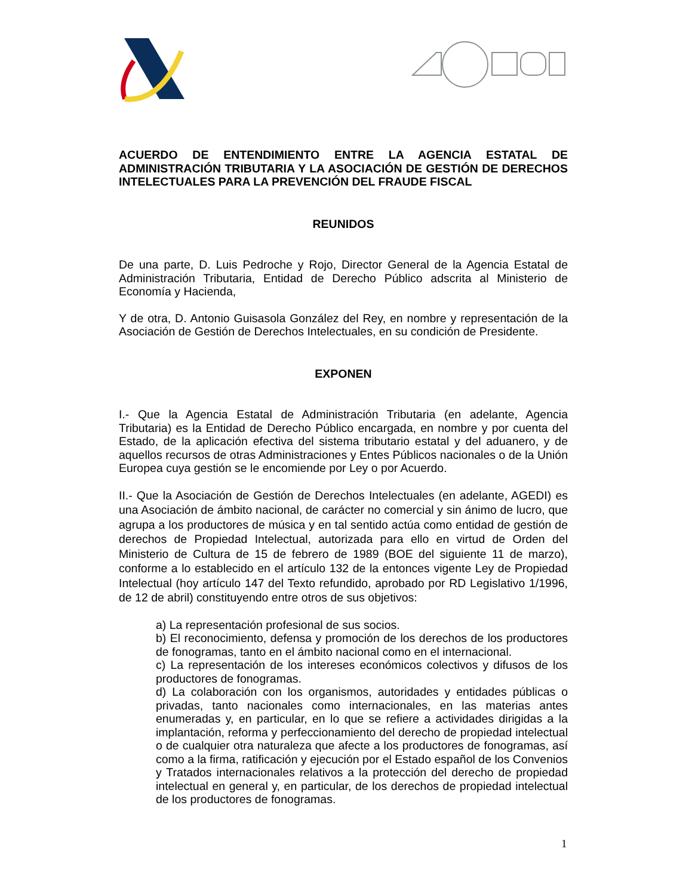ACUERDO DE ENTENDIMIENTO ENTRE LA AGENCIA ESTATAL DE ADMINISTRACIÓN TRIBUTARIA Y LA ASOCIACIÓN DE GESTIÓN DE DERECHOS INTELECTUALES PARA LA PREVENCIÓN DEL FRAUDE FISCAL
REUNIDOS
De una parte, D. Luis Pedroche y Rojo, Director General de la Agencia Estatal de Administración Tributaria, Entidad de Derecho Público adscrita al Ministerio de Economía y Hacienda,
Y de otra, D. Antonio Guisasola González del Rey, en nombre y representación de la Asociación de Gestión de Derechos Intelectuales, en su condición de Presidente.
EXPONEN
I.- Que la Agencia Estatal de Administración Tributaria (en adelante, Agencia Tributaria) es la Entidad de Derecho Público encargada, en nombre y por cuenta del Estado, de la aplicación efectiva del sistema tributario estatal y del aduanero, y de aquellos recursos de otras Administraciones y Entes Públicos nacionales o de la Unión Europea cuya gestión se le encomiende por Ley o por Acuerdo.
II.- Que la Asociación de Gestión de Derechos Intelectuales (en adelante, AGEDI) es una Asociación de ámbito nacional, de carácter no comercial y sin ánimo de lucro, que agrupa a los productores de música y en tal sentido actúa como entidad de gestión de derechos de Propiedad Intelectual, autorizada para ello en virtud de Orden del Ministerio de Cultura de 15 de febrero de 1989 (BOE del siguiente 11 de marzo), conforme a lo establecido en el artículo 132 de la entonces vigente Ley de Propiedad Intelectual (hoy artículo 147 del Texto refundido, aprobado por RD Legislativo 1/1996, de 12 de abril) constituyendo entre otros de sus objetivos:
a) La representación profesional de sus socios.
b) El reconocimiento, defensa y promoción de los derechos de los productores de fonogramas, tanto en el ámbito nacional como en el internacional.
c) La representación de los intereses económicos colectivos y difusos de los productores de fonogramas.
d) La colaboración con los organismos, autoridades y entidades públicas o privadas, tanto nacionales como internacionales, en las materias antes enumeradas y, en particular, en lo que se refiere a actividades dirigidas a la implantación, reforma y perfeccionamiento del derecho de propiedad intelectual o de cualquier otra naturaleza que afecte a los productores de fonogramas, así como a la firma, ratificación y ejecución por el Estado español de los Convenios y Tratados internacionales relativos a la protección del derecho de propiedad intelectual en general y, en particular, de los derechos de propiedad intelectual de los productores de fonogramas.
1